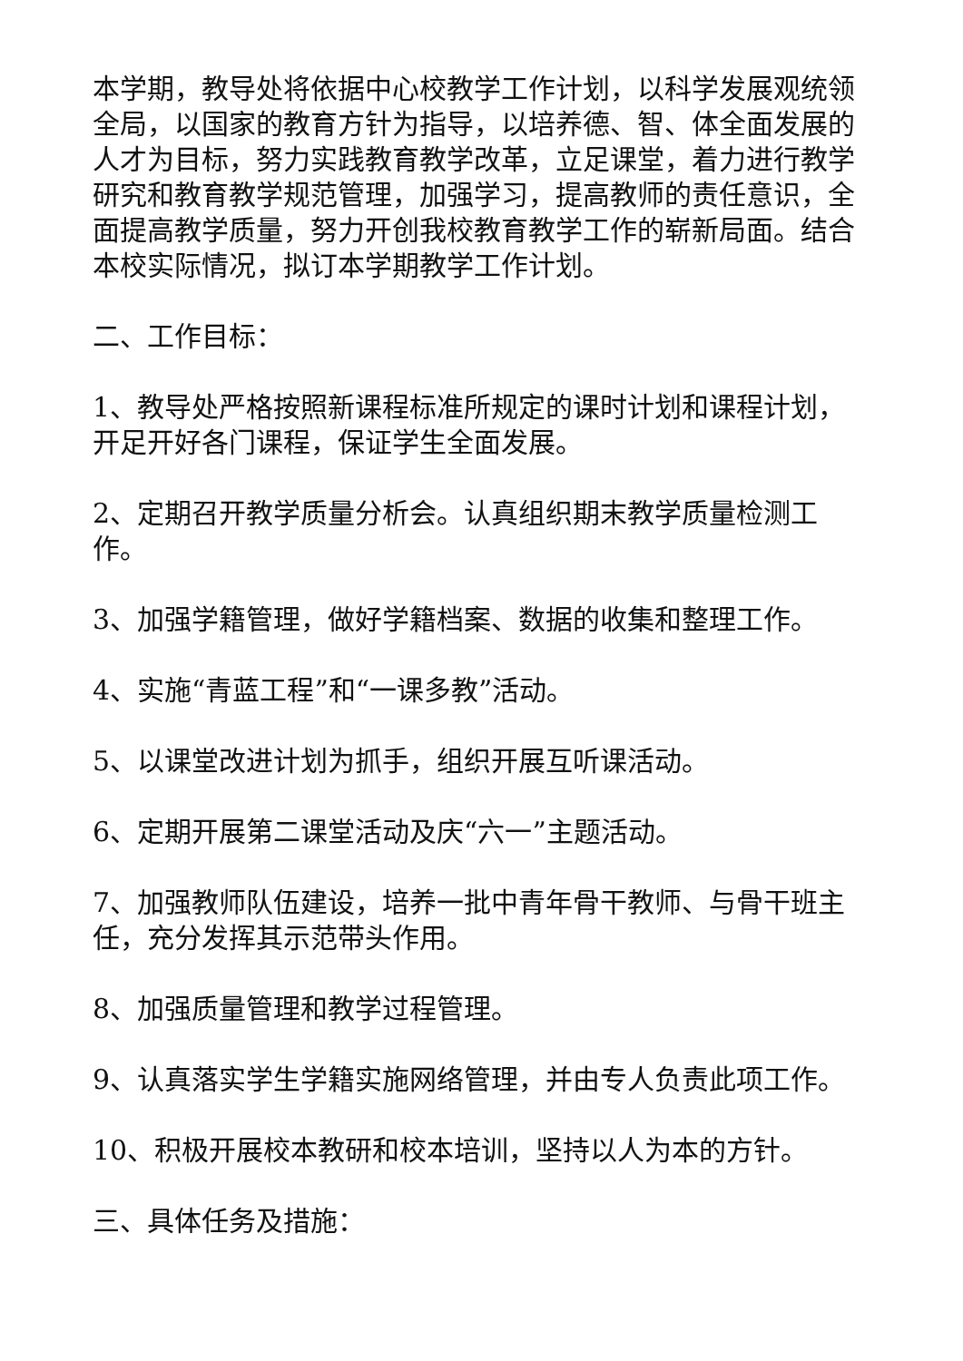本学期，教导处将依据中心校教学工作计划，以科学发展观统领全局，以国家的教育方针为指导，以培养德、智、体全面发展的人才为目标，努力实践教育教学改革，立足课堂，着力进行教学研究和教育教学规范管理，加强学习，提高教师的责任意识，全面提高教学质量，努力开创我校教育教学工作的崭新局面。结合本校实际情况，拟订本学期教学工作计划。
二、工作目标：
1、教导处严格按照新课程标准所规定的课时计划和课程计划，开足开好各门课程，保证学生全面发展。
2、定期召开教学质量分析会。认真组织期末教学质量检测工作。
3、加强学籍管理，做好学籍档案、数据的收集和整理工作。
4、实施“青蓝工程”和“一课多教”活动。
5、以课堂改进计划为抓手，组织开展互听课活动。
6、定期开展第二课堂活动及庆“六一”主题活动。
7、加强教师队伍建设，培养一批中青年骨干教师、与骨干班主任，充分发挥其示范带头作用。
8、加强质量管理和教学过程管理。
9、认真落实学生学籍实施网络管理，并由专人负责此项工作。
10、积极开展校本教研和校本培训，坚持以人为本的方针。
三、具体任务及措施：